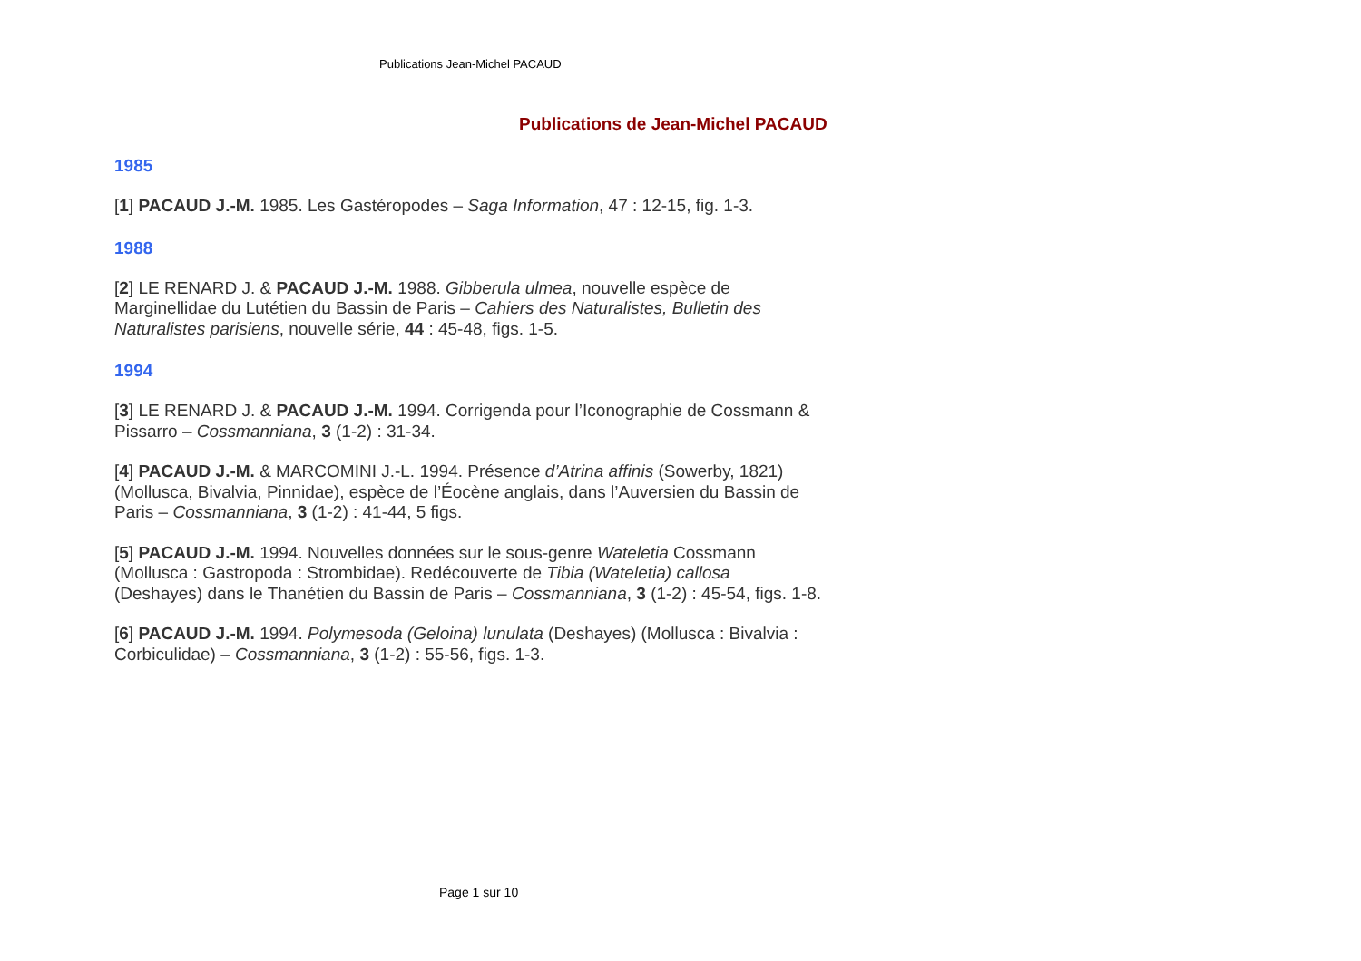Publications Jean-Michel PACAUD
Publications de Jean-Michel PACAUD
1985
[1] PACAUD J.-M. 1985. Les Gastéropodes – Saga Information, 47 : 12-15, fig. 1-3.
1988
[2] LE RENARD J. & PACAUD J.-M. 1988. Gibberula ulmea, nouvelle espèce de Marginellidae du Lutétien du Bassin de Paris – Cahiers des Naturalistes, Bulletin des Naturalistes parisiens, nouvelle série, 44 : 45-48, figs. 1-5.
1994
[3] LE RENARD J. & PACAUD J.-M. 1994. Corrigenda pour l’Iconographie de Cossmann & Pissarro – Cossmanniana, 3 (1-2) : 31-34.
[4] PACAUD J.-M. & MARCOMINI J.-L. 1994. Présence d’Atrina affinis (Sowerby, 1821) (Mollusca, Bivalvia, Pinnidae), espèce de l’Éocène anglais, dans l’Auversien du Bassin de Paris – Cossmanniana, 3 (1-2) : 41-44, 5 figs.
[5] PACAUD J.-M. 1994. Nouvelles données sur le sous-genre Wateletia Cossmann (Mollusca : Gastropoda : Strombidae). Redécouverte de Tibia (Wateletia) callosa (Deshayes) dans le Thanétien du Bassin de Paris – Cossmanniana, 3 (1-2) : 45-54, figs. 1-8.
[6] PACAUD J.-M. 1994. Polymesoda (Geloina) lunulata (Deshayes) (Mollusca : Bivalvia : Corbiculidae) – Cossmanniana, 3 (1-2) : 55-56, figs. 1-3.
Page 1 sur 10